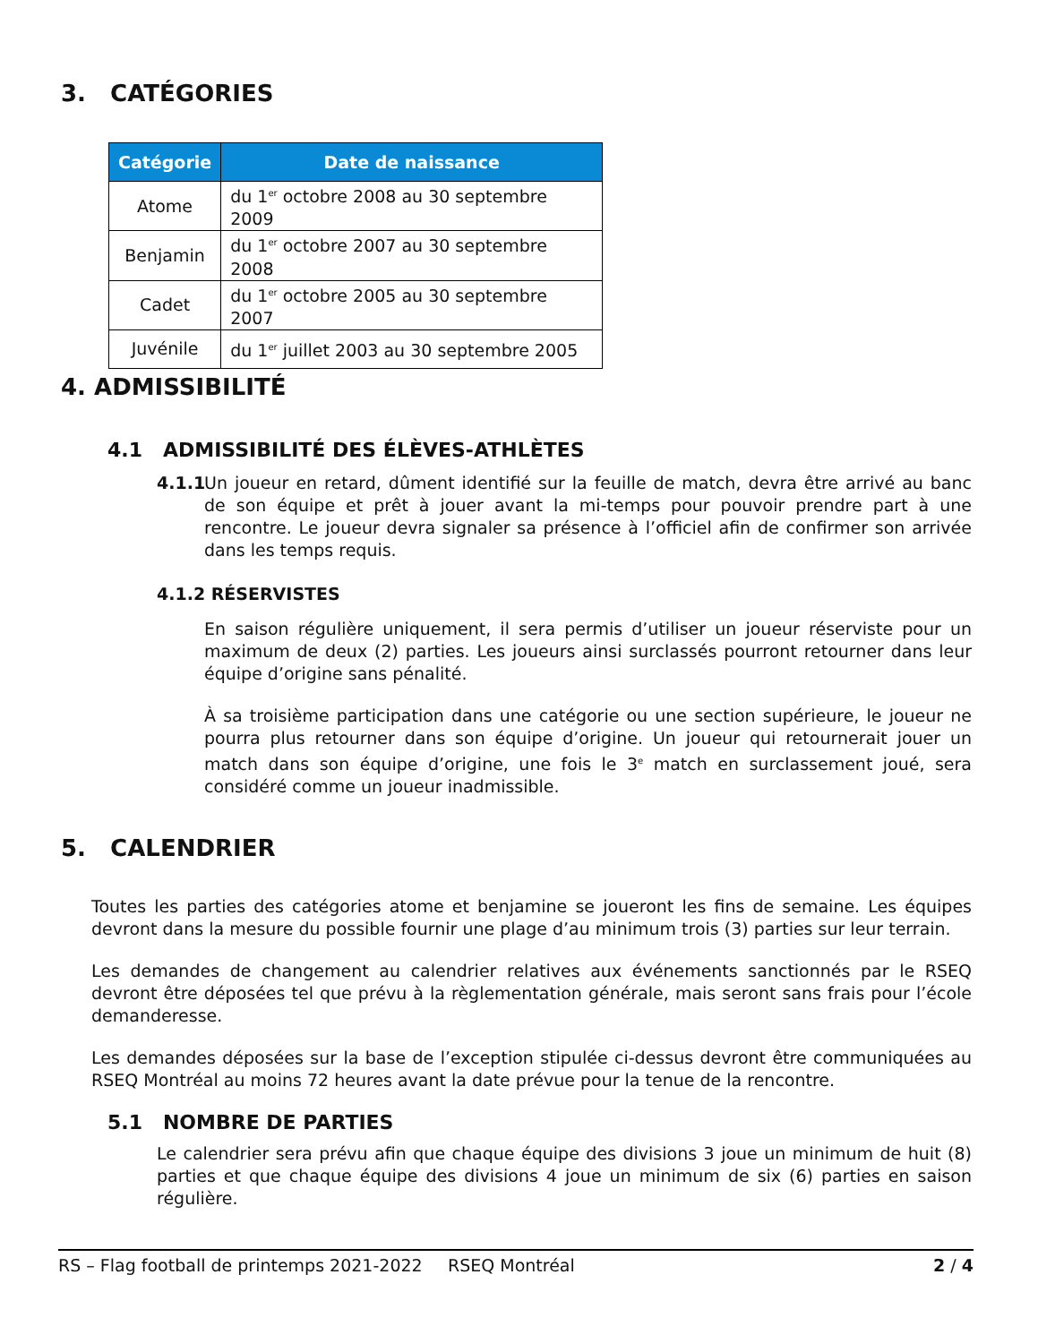3. CATÉGORIES
| Catégorie | Date de naissance |
| --- | --- |
| Atome | du 1<sup>er</sup> octobre 2008 au 30 septembre 2009 |
| Benjamin | du 1<sup>er</sup> octobre 2007 au 30 septembre 2008 |
| Cadet | du 1<sup>er</sup> octobre 2005 au 30 septembre 2007 |
| Juvénile | du 1<sup>er</sup> juillet 2003 au 30 septembre 2005 |
4. ADMISSIBILITÉ
4.1 ADMISSIBILITÉ DES ÉLÈVES-ATHLÈTES
4.1.1
Un joueur en retard, dûment identifié sur la feuille de match, devra être arrivé au banc de son équipe et prêt à jouer avant la mi-temps pour pouvoir prendre part à une rencontre. Le joueur devra signaler sa présence à l’officiel afin de confirmer son arrivée dans les temps requis.
4.1.2 RÉSERVISTES
En saison régulière uniquement, il sera permis d’utiliser un joueur réserviste pour un maximum de deux (2) parties. Les joueurs ainsi surclassés pourront retourner dans leur équipe d’origine sans pénalité.
À sa troisième participation dans une catégorie ou une section supérieure, le joueur ne pourra plus retourner dans son équipe d’origine. Un joueur qui retournerait jouer un match dans son équipe d’origine, une fois le 3<sup>e</sup> match en surclassement joué, sera considéré comme un joueur inadmissible.
5. CALENDRIER
Toutes les parties des catégories atome et benjamine se joueront les fins de semaine. Les équipes devront dans la mesure du possible fournir une plage d’au minimum trois (3) parties sur leur terrain.
Les demandes de changement au calendrier relatives aux événements sanctionnés par le RSEQ devront être déposées tel que prévu à la règlementation générale, mais seront sans frais pour l’école demanderesse.
Les demandes déposées sur la base de l’exception stipulée ci-dessus devront être communiquées au RSEQ Montréal au moins 72 heures avant la date prévue pour la tenue de la rencontre.
5.1 NOMBRE DE PARTIES
Le calendrier sera prévu afin que chaque équipe des divisions 3 joue un minimum de huit (8) parties et que chaque équipe des divisions 4 joue un minimum de six (6) parties en saison régulière.
RS – Flag football de printemps 2021-2022 RSEQ Montréal 2 / 4